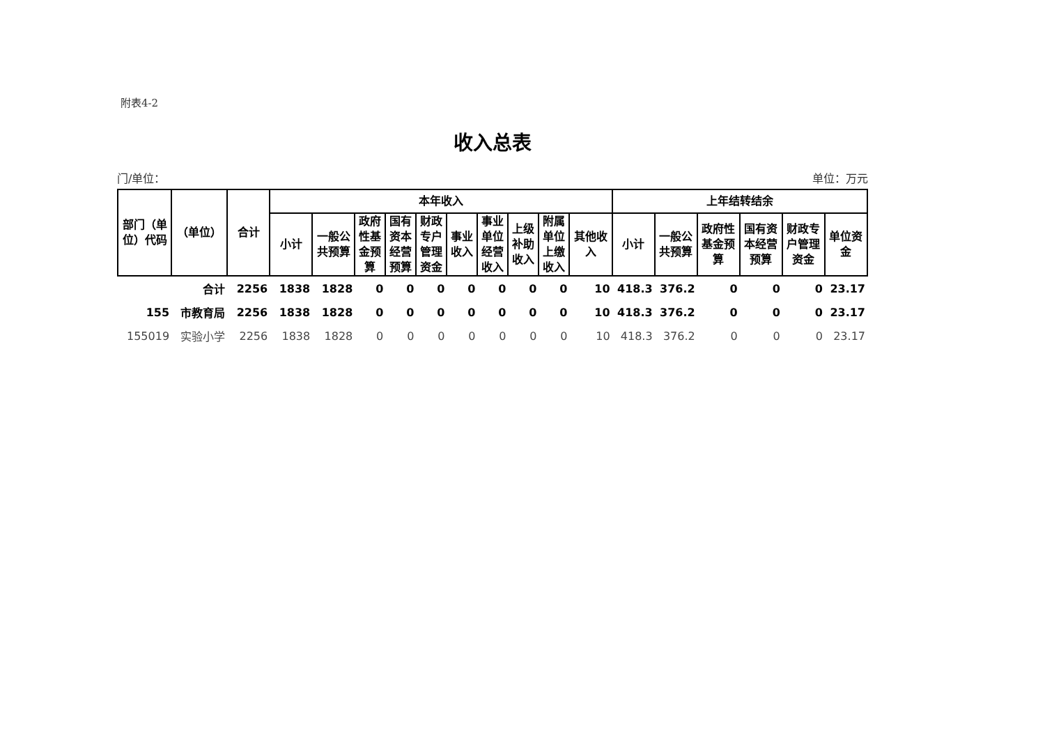附表4-2
收入总表
门/单位： 单位：万元
| 部门（单位）代码 | （单位） | 合计 | 本年收入 | | | | | | | | | | 上年结转结余 | | | | | |
| --- | --- | --- | --- | --- | --- | --- | --- | --- | --- | --- | --- | --- | --- | --- | --- | --- | --- | --- |
| | | | 小计 | 一般公共预算 | 政府性基金预算 | 国有资本经营预算 | 财政专户管理资金 | 事业收入 | 事业单位经营收入 | 上级补助收入 | 附属单位上缴收入 | 其他收入 | 小计 | 一般公共预算 | 政府性基金预算 | 国有资本经营预算 | 财政专户管理资金 | 单位资金 |
| | 合计 | 2256 | 1838 | 1828 | 0 | 0 | 0 | 0 | 0 | 0 | 0 | 10 | 418.3 | 376.2 | 0 | 0 | 0 | 23.17 |
| 155 | 市教育局 | 2256 | 1838 | 1828 | 0 | 0 | 0 | 0 | 0 | 0 | 0 | 10 | 418.3 | 376.2 | 0 | 0 | 0 | 23.17 |
| 155019 | 实验小学 | 2256 | 1838 | 1828 | 0 | 0 | 0 | 0 | 0 | 0 | 0 | 10 | 418.3 | 376.2 | 0 | 0 | 0 | 23.17 |